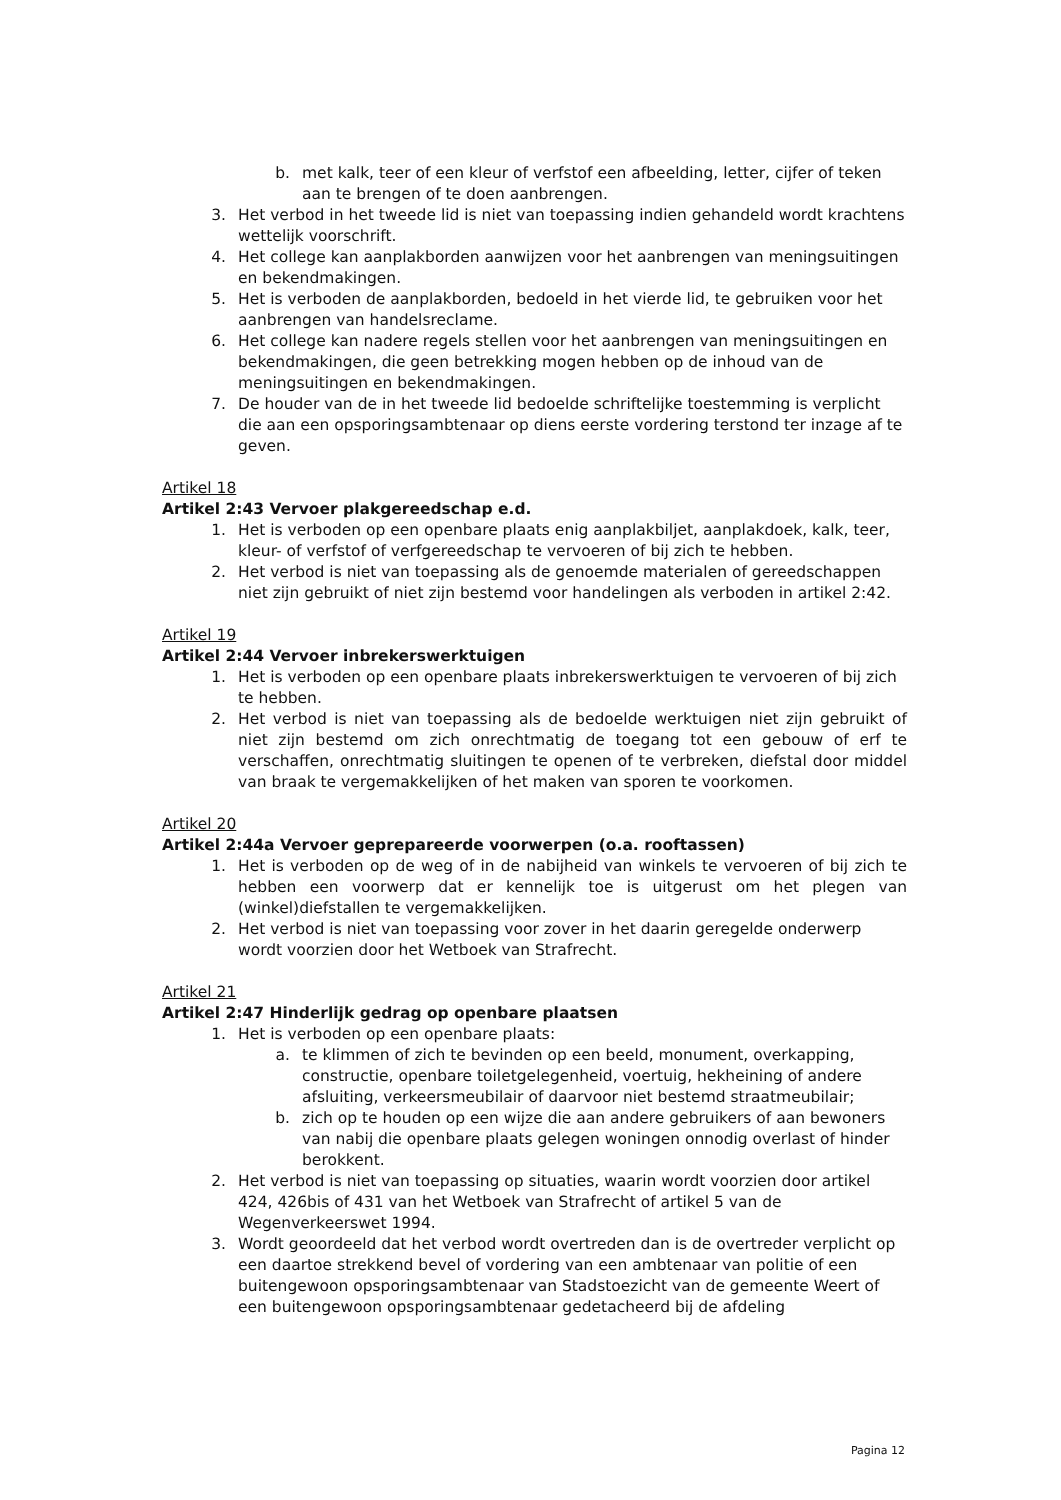b. met kalk, teer of een kleur of verfstof een afbeelding, letter, cijfer of teken aan te brengen of te doen aanbrengen.
3. Het verbod in het tweede lid is niet van toepassing indien gehandeld wordt krachtens wettelijk voorschrift.
4. Het college kan aanplakborden aanwijzen voor het aanbrengen van meningsuitingen en bekendmakingen.
5. Het is verboden de aanplakborden, bedoeld in het vierde lid, te gebruiken voor het aanbrengen van handelsreclame.
6. Het college kan nadere regels stellen voor het aanbrengen van meningsuitingen en bekendmakingen, die geen betrekking mogen hebben op de inhoud van de meningsuitingen en bekendmakingen.
7. De houder van de in het tweede lid bedoelde schriftelijke toestemming is verplicht die aan een opsporingsambtenaar op diens eerste vordering terstond ter inzage af te geven.
Artikel 18
Artikel 2:43 Vervoer plakgereedschap e.d.
1. Het is verboden op een openbare plaats enig aanplakbiljet, aanplakdoek, kalk, teer, kleur- of verfstof of verfgereedschap te vervoeren of bij zich te hebben.
2. Het verbod is niet van toepassing als de genoemde materialen of gereedschappen niet zijn gebruikt of niet zijn bestemd voor handelingen als verboden in artikel 2:42.
Artikel 19
Artikel 2:44 Vervoer inbrekerswerktuigen
1. Het is verboden op een openbare plaats inbrekerswerktuigen te vervoeren of bij zich te hebben.
2. Het verbod is niet van toepassing als de bedoelde werktuigen niet zijn gebruikt of niet zijn bestemd om zich onrechtmatig de toegang tot een gebouw of erf te verschaffen, onrechtmatig sluitingen te openen of te verbreken, diefstal door middel van braak te vergemakkelijken of het maken van sporen te voorkomen.
Artikel 20
Artikel 2:44a Vervoer geprepareerde voorwerpen (o.a. rooftassen)
1. Het is verboden op de weg of in de nabijheid van winkels te vervoeren of bij zich te hebben een voorwerp dat er kennelijk toe is uitgerust om het plegen van (winkel)diefstallen te vergemakkelijken.
2. Het verbod is niet van toepassing voor zover in het daarin geregelde onderwerp wordt voorzien door het Wetboek van Strafrecht.
Artikel 21
Artikel 2:47 Hinderlijk gedrag op openbare plaatsen
1. Het is verboden op een openbare plaats:
a. te klimmen of zich te bevinden op een beeld, monument, overkapping, constructie, openbare toiletgelegenheid, voertuig, hekheining of andere afsluiting, verkeersmeubilair of daarvoor niet bestemd straatmeubilair;
b. zich op te houden op een wijze die aan andere gebruikers of aan bewoners van nabij die openbare plaats gelegen woningen onnodig overlast of hinder berokkent.
2. Het verbod is niet van toepassing op situaties, waarin wordt voorzien door artikel 424, 426bis of 431 van het Wetboek van Strafrecht of artikel 5 van de Wegenverkeerswet 1994.
3. Wordt geoordeeld dat het verbod wordt overtreden dan is de overtreder verplicht op een daartoe strekkend bevel of vordering van een ambtenaar van politie of een buitengewoon opsporingsambtenaar van Stadstoezicht van de gemeente Weert of een buitengewoon opsporingsambtenaar gedetacheerd bij de afdeling
Pagina 12